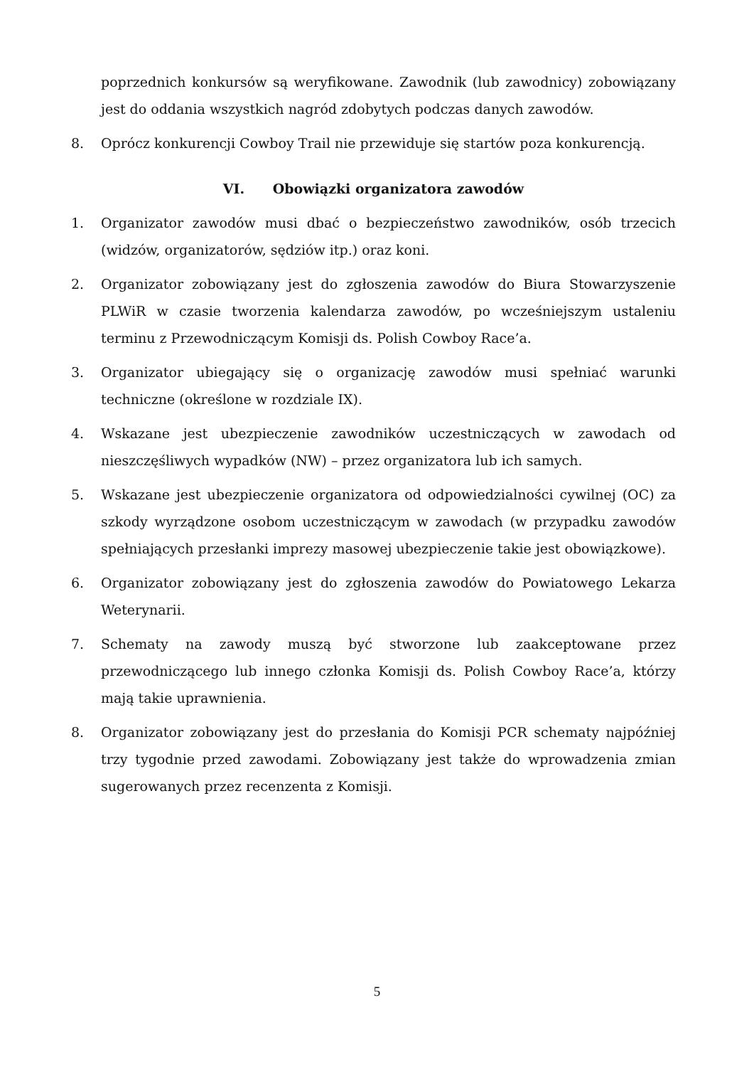poprzednich konkursów są weryfikowane. Zawodnik (lub zawodnicy) zobowiązany jest do oddania wszystkich nagród zdobytych podczas danych zawodów.
8. Oprócz konkurencji Cowboy Trail nie przewiduje się startów poza konkurencją.
VI. Obowiązki organizatora zawodów
1. Organizator zawodów musi dbać o bezpieczeństwo zawodników, osób trzecich (widzów, organizatorów, sędziów itp.) oraz koni.
2. Organizator zobowiązany jest do zgłoszenia zawodów do Biura Stowarzyszenie PLWiR w czasie tworzenia kalendarza zawodów, po wcześniejszym ustaleniu terminu z Przewodniczącym Komisji ds. Polish Cowboy Race’a.
3. Organizator ubiegający się o organizację zawodów musi spełniać warunki techniczne (określone w rozdziale IX).
4. Wskazane jest ubezpieczenie zawodników uczestniczących w zawodach od nieszczęśliwych wypadków (NW) – przez organizatora lub ich samych.
5. Wskazane jest ubezpieczenie organizatora od odpowiedzialności cywilnej (OC) za szkody wyrządzone osobom uczestniczącym w zawodach (w przypadku zawodów spełniających przesłanki imprezy masowej ubezpieczenie takie jest obowiązkowe).
6. Organizator zobowiązany jest do zgłoszenia zawodów do Powiatowego Lekarza Weterynarii.
7. Schematy na zawody muszą być stworzone lub zaakceptowane przez przewodniczącego lub innego członka Komisji ds. Polish Cowboy Race’a, którzy mają takie uprawnienia.
8. Organizator zobowiązany jest do przesłania do Komisji PCR schematy najpóźniej trzy tygodnie przed zawodami. Zobowiązany jest także do wprowadzenia zmian sugerowanych przez recenzenta z Komisji.
5